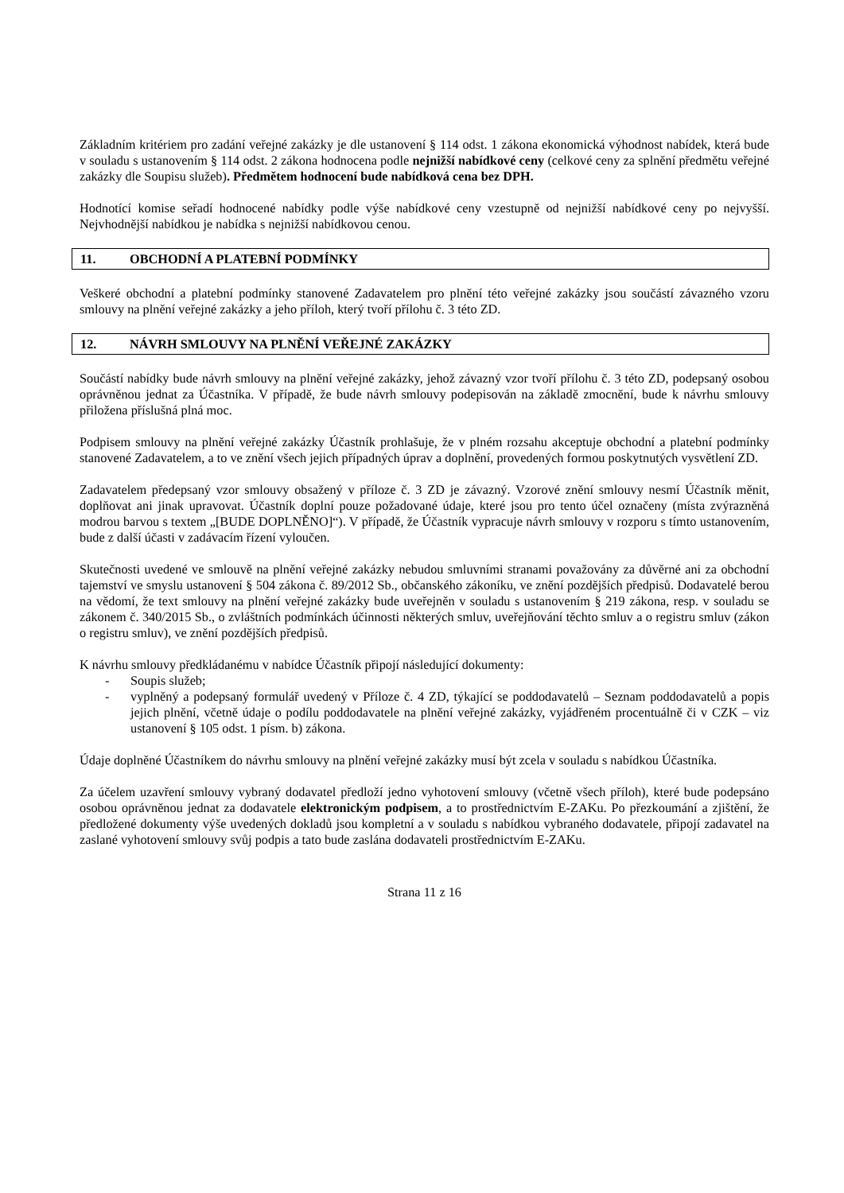Základním kritériem pro zadání veřejné zakázky je dle ustanovení § 114 odst. 1 zákona ekonomická výhodnost nabídek, která bude v souladu s ustanovením § 114 odst. 2 zákona hodnocena podle nejnižší nabídkové ceny (celkové ceny za splnění předmětu veřejné zakázky dle Soupisu služeb). Předmětem hodnocení bude nabídková cena bez DPH.
Hodnotící komise seřadí hodnocené nabídky podle výše nabídkové ceny vzestupně od nejnižší nabídkové ceny po nejvyšší. Nejvhodnější nabídkou je nabídka s nejnižší nabídkovou cenou.
11. OBCHODNÍ A PLATEBNÍ PODMÍNKY
Veškeré obchodní a platební podmínky stanovené Zadavatelem pro plnění této veřejné zakázky jsou součástí závazného vzoru smlouvy na plnění veřejné zakázky a jeho příloh, který tvoří přílohu č. 3 této ZD.
12. NÁVRH SMLOUVY NA PLNĚNÍ VEŘEJNÉ ZAKÁZKY
Součástí nabídky bude návrh smlouvy na plnění veřejné zakázky, jehož závazný vzor tvoří přílohu č. 3 této ZD, podepsaný osobou oprávněnou jednat za Účastníka. V případě, že bude návrh smlouvy podepisován na základě zmocnění, bude k návrhu smlouvy přiložena příslušná plná moc.
Podpisem smlouvy na plnění veřejné zakázky Účastník prohlašuje, že v plném rozsahu akceptuje obchodní a platební podmínky stanovené Zadavatelem, a to ve znění všech jejich případných úprav a doplnění, provedených formou poskytnutých vysvětlení ZD.
Zadavatelem předepsaný vzor smlouvy obsažený v příloze č. 3 ZD je závazný. Vzorové znění smlouvy nesmí Účastník měnit, doplňovat ani jinak upravovat. Účastník doplní pouze požadované údaje, které jsou pro tento účel označeny (místa zvýrazněná modrou barvou s textem „[BUDE DOPLNĚNO]“). V případě, že Účastník vypracuje návrh smlouvy v rozporu s tímto ustanovením, bude z další účasti v zadávacím řízení vyloučen.
Skutečnosti uvedené ve smlouvě na plnění veřejné zakázky nebudou smluvními stranami považovány za důvěrné ani za obchodní tajemství ve smyslu ustanovení § 504 zákona č. 89/2012 Sb., občanského zákoníku, ve znění pozdějších předpisů. Dodavatelé berou na vědomí, že text smlouvy na plnění veřejné zakázky bude uveřejněn v souladu s ustanovením § 219 zákona, resp. v souladu se zákonem č. 340/2015 Sb., o zvláštních podmínkách účinnosti některých smluv, uveřejňování těchto smluv a o registru smluv (zákon o registru smluv), ve znění pozdějších předpisů.
K návrhu smlouvy předkládanému v nabídce Účastník připojí následující dokumenty:
- Soupis služeb;
- vyplněný a podepsaný formulář uvedený v Příloze č. 4 ZD, týkající se poddodavatelů – Seznam poddodavatelů a popis jejich plnění, včetně údaje o podílu poddodavatele na plnění veřejné zakázky, vyjádřeném procentuálně či v CZK – viz ustanovení § 105 odst. 1 písm. b) zákona.
Údaje doplněné Účastníkem do návrhu smlouvy na plnění veřejné zakázky musí být zcela v souladu s nabídkou Účastníka.
Za účelem uzavření smlouvy vybraný dodavatel předloží jedno vyhotovení smlouvy (včetně všech příloh), které bude podepsáno osobou oprávněnou jednat za dodavatele elektronickým podpisem, a to prostřednictvím E-ZAKu. Po přezkoumání a zjištění, že předložené dokumenty výše uvedených dokladů jsou kompletní a v souladu s nabídkou vybraného dodavatele, připojí zadavatel na zaslané vyhotovení smlouvy svůj podpis a tato bude zaslána dodavateli prostřednictvím E-ZAKu.
Strana 11 z 16